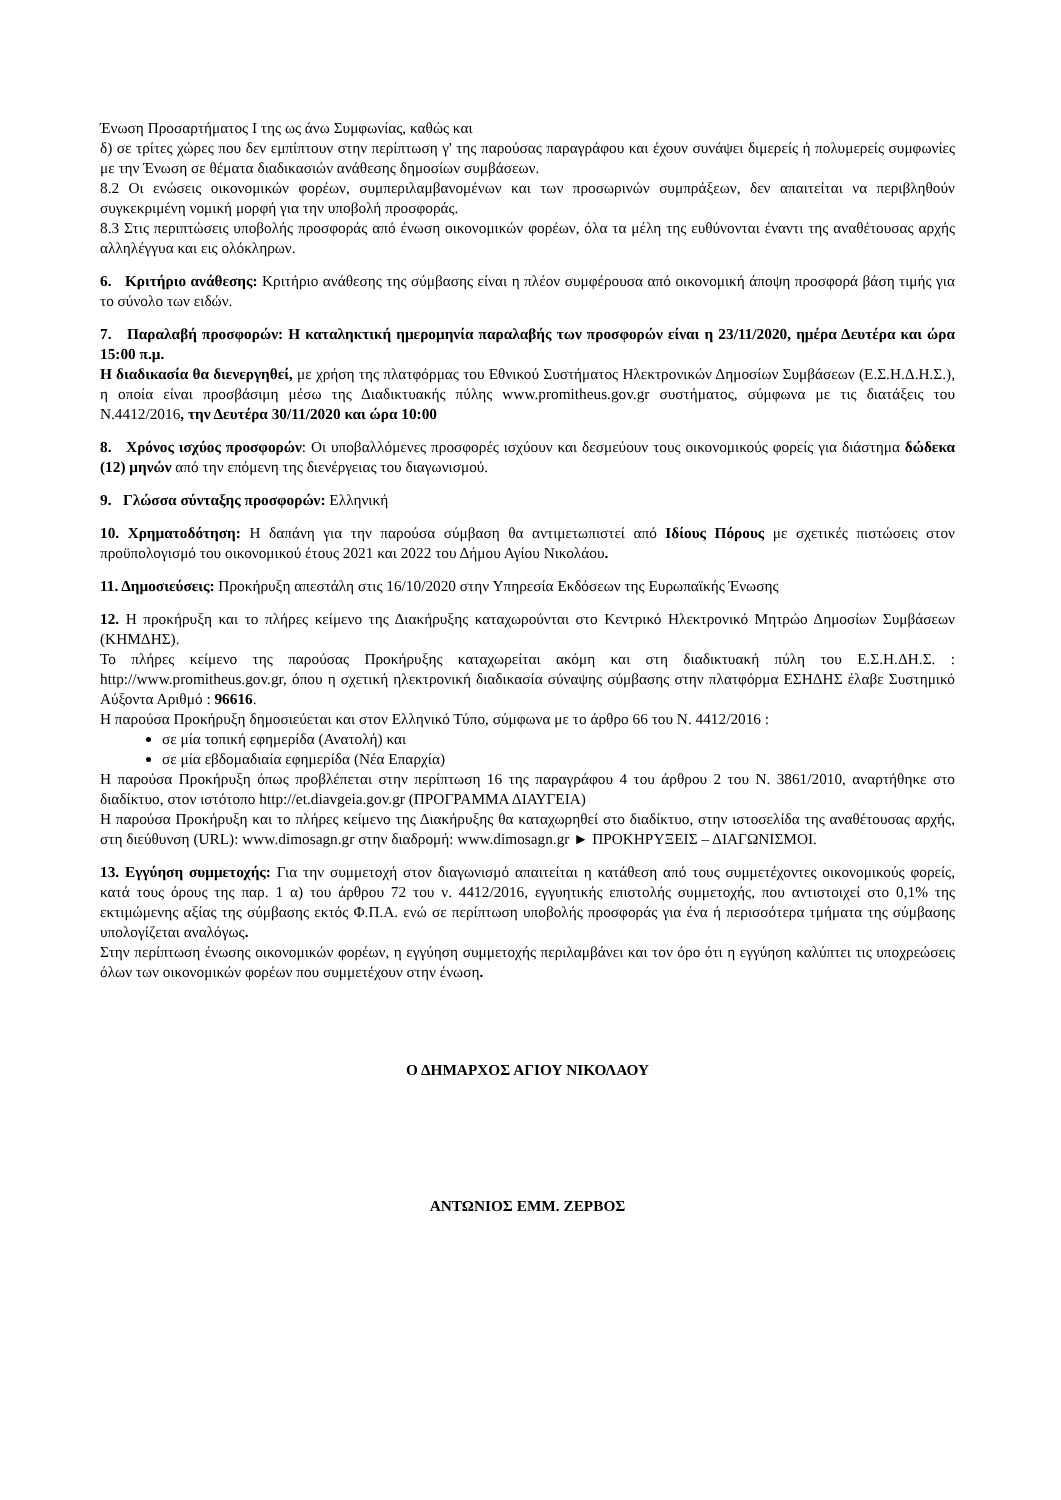Ένωση Προσαρτήματος Ι της ως άνω Συμφωνίας, καθώς και
δ) σε τρίτες χώρες που δεν εμπίπτουν στην περίπτωση γ' της παρούσας παραγράφου και έχουν συνάψει διμερείς ή πολυμερείς συμφωνίες με την Ένωση σε θέματα διαδικασιών ανάθεσης δημοσίων συμβάσεων.
8.2 Οι ενώσεις οικονομικών φορέων, συμπεριλαμβανομένων και των προσωρινών συμπράξεων, δεν απαιτείται να περιβληθούν συγκεκριμένη νομική μορφή για την υποβολή προσφοράς.
8.3 Στις περιπτώσεις υποβολής προσφοράς από ένωση οικονομικών φορέων, όλα τα μέλη της ευθύνονται έναντι της αναθέτουσας αρχής αλληλέγγυα και εις ολόκληρων.
6. Κριτήριο ανάθεσης: Κριτήριο ανάθεσης της σύμβασης είναι η πλέον συμφέρουσα από οικονομική άποψη προσφορά βάση τιμής για το σύνολο των ειδών.
7. Παραλαβή προσφορών: Η καταληκτική ημερομηνία παραλαβής των προσφορών είναι η 23/11/2020, ημέρα Δευτέρα και ώρα 15:00 π.μ.
Η διαδικασία θα διενεργηθεί, με χρήση της πλατφόρμας του Εθνικού Συστήματος Ηλεκτρονικών Δημοσίων Συμβάσεων (Ε.Σ.Η.Δ.Η.Σ.), η οποία είναι προσβάσιμη μέσω της Διαδικτυακής πύλης www.promitheus.gov.gr συστήματος, σύμφωνα με τις διατάξεις του Ν.4412/2016, την Δευτέρα 30/11/2020 και ώρα 10:00
8. Χρόνος ισχύος προσφορών: Οι υποβαλλόμενες προσφορές ισχύουν και δεσμεύουν τους οικονομικούς φορείς για διάστημα δώδεκα (12) μηνών από την επόμενη της διενέργειας του διαγωνισμού.
9. Γλώσσα σύνταξης προσφορών: Ελληνική
10. Χρηματοδότηση: Η δαπάνη για την παρούσα σύμβαση θα αντιμετωπιστεί από Ιδίους Πόρους με σχετικές πιστώσεις στον προϋπολογισμό του οικονομικού έτους 2021 και 2022 του Δήμου Αγίου Νικολάου.
11. Δημοσιεύσεις: Προκήρυξη απεστάλη στις 16/10/2020 στην Υπηρεσία Εκδόσεων της Ευρωπαϊκής Ένωσης
12. Η προκήρυξη και το πλήρες κείμενο της Διακήρυξης καταχωρούνται στο Κεντρικό Ηλεκτρονικό Μητρώο Δημοσίων Συμβάσεων (ΚΗΜΔΗΣ).
Το πλήρες κείμενο της παρούσας Προκήρυξης καταχωρείται ακόμη και στη διαδικτυακή πύλη του Ε.Σ.Η.ΔΗ.Σ. : http://www.promitheus.gov.gr, όπου η σχετική ηλεκτρονική διαδικασία σύναψης σύμβασης στην πλατφόρμα ΕΣΗΔΗΣ έλαβε Συστημικό Αύξοντα Αριθμό : 96616.
Η παρούσα Προκήρυξη δημοσιεύεται και στον Ελληνικό Τύπο, σύμφωνα με το άρθρο 66 του Ν. 4412/2016 :
σε μία τοπική εφημερίδα (Ανατολή) και
σε μία εβδομαδιαία εφημερίδα (Νέα Επαρχία)
Η παρούσα Προκήρυξη όπως προβλέπεται στην περίπτωση 16 της παραγράφου 4 του άρθρου 2 του Ν. 3861/2010, αναρτήθηκε στο διαδίκτυο, στον ιστότοπο http://et.diavgeia.gov.gr (ΠΡΟΓΡΑΜΜΑ ΔΙΑΥΓΕΙΑ)
Η παρούσα Προκήρυξη και το πλήρες κείμενο της Διακήρυξης θα καταχωρηθεί στο διαδίκτυο, στην ιστοσελίδα της αναθέτουσας αρχής, στη διεύθυνση (URL): www.dimosagn.gr στην διαδρομή: www.dimosagn.gr ► ΠΡΟΚΗΡΥΞΕΙΣ – ΔΙΑΓΩΝΙΣΜΟΙ.
13. Εγγύηση συμμετοχής: Για την συμμετοχή στον διαγωνισμό απαιτείται η κατάθεση από τους συμμετέχοντες οικονομικούς φορείς, κατά τους όρους της παρ. 1 α) του άρθρου 72 του ν. 4412/2016, εγγυητικής επιστολής συμμετοχής, που αντιστοιχεί στο 0,1% της εκτιμώμενης αξίας της σύμβασης εκτός Φ.Π.Α. ενώ σε περίπτωση υποβολής προσφοράς για ένα ή περισσότερα τμήματα της σύμβασης υπολογίζεται αναλόγως.
Στην περίπτωση ένωσης οικονομικών φορέων, η εγγύηση συμμετοχής περιλαμβάνει και τον όρο ότι η εγγύηση καλύπτει τις υποχρεώσεις όλων των οικονομικών φορέων που συμμετέχουν στην ένωση.
Ο ΔΗΜΑΡΧΟΣ ΑΓΙΟΥ ΝΙΚΟΛΑΟΥ
ΑΝΤΩΝΙΟΣ ΕΜΜ. ΖΕΡΒΟΣ